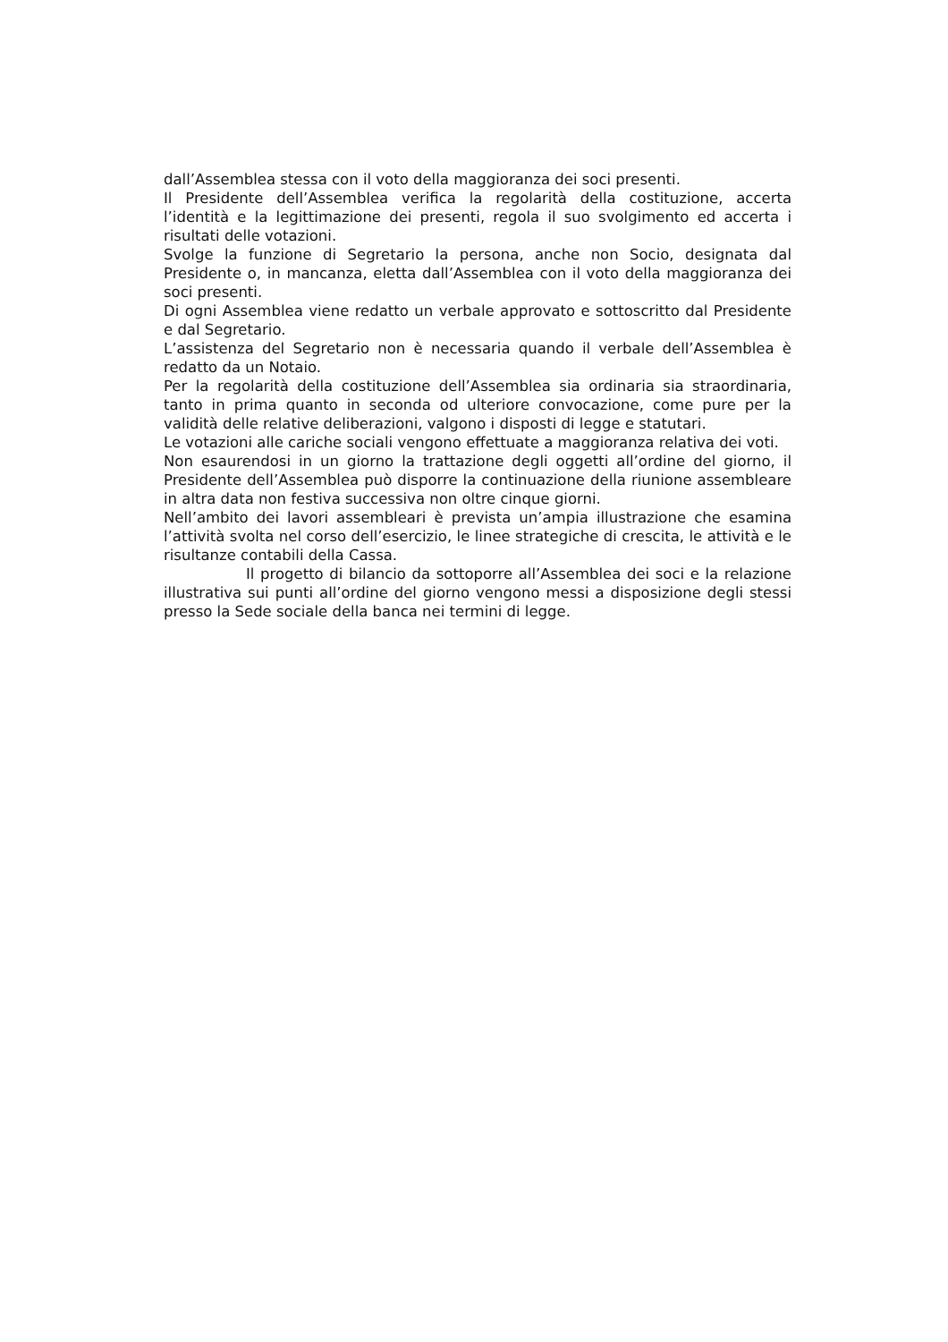dall’Assemblea stessa con il voto della maggioranza dei soci presenti.
Il Presidente dell’Assemblea verifica la regolarità della costituzione, accerta l’identità e la legittimazione dei presenti, regola il suo svolgimento ed accerta i risultati delle votazioni.
Svolge la funzione di Segretario la persona, anche non Socio, designata dal Presidente o, in mancanza, eletta dall’Assemblea con il voto della maggioranza dei soci presenti.
Di ogni Assemblea viene redatto un verbale approvato e sottoscritto dal Presidente e dal Segretario.
L’assistenza del Segretario non è necessaria quando il verbale dell’Assemblea è redatto da un Notaio.
Per la regolarità della costituzione dell’Assemblea sia ordinaria sia straordinaria, tanto in prima quanto in seconda od ulteriore convocazione, come pure per la validità delle relative deliberazioni, valgono i disposti di legge e statutari.
Le votazioni alle cariche sociali vengono effettuate a maggioranza relativa dei voti.
Non esaurendosi in un giorno la trattazione degli oggetti all’ordine del giorno, il Presidente dell’Assemblea può disporre la continuazione della riunione assembleare in altra data non festiva successiva non oltre cinque giorni.
Nell’ambito dei lavori assembleari è prevista un’ampia illustrazione che esamina l’attività svolta nel corso dell’esercizio, le linee strategiche di crescita, le attività e le risultanze contabili della Cassa.
Il progetto di bilancio da sottoporre all’Assemblea dei soci e la relazione illustrativa sui punti all’ordine del giorno vengono messi a disposizione degli stessi presso la Sede sociale della banca nei termini di legge.